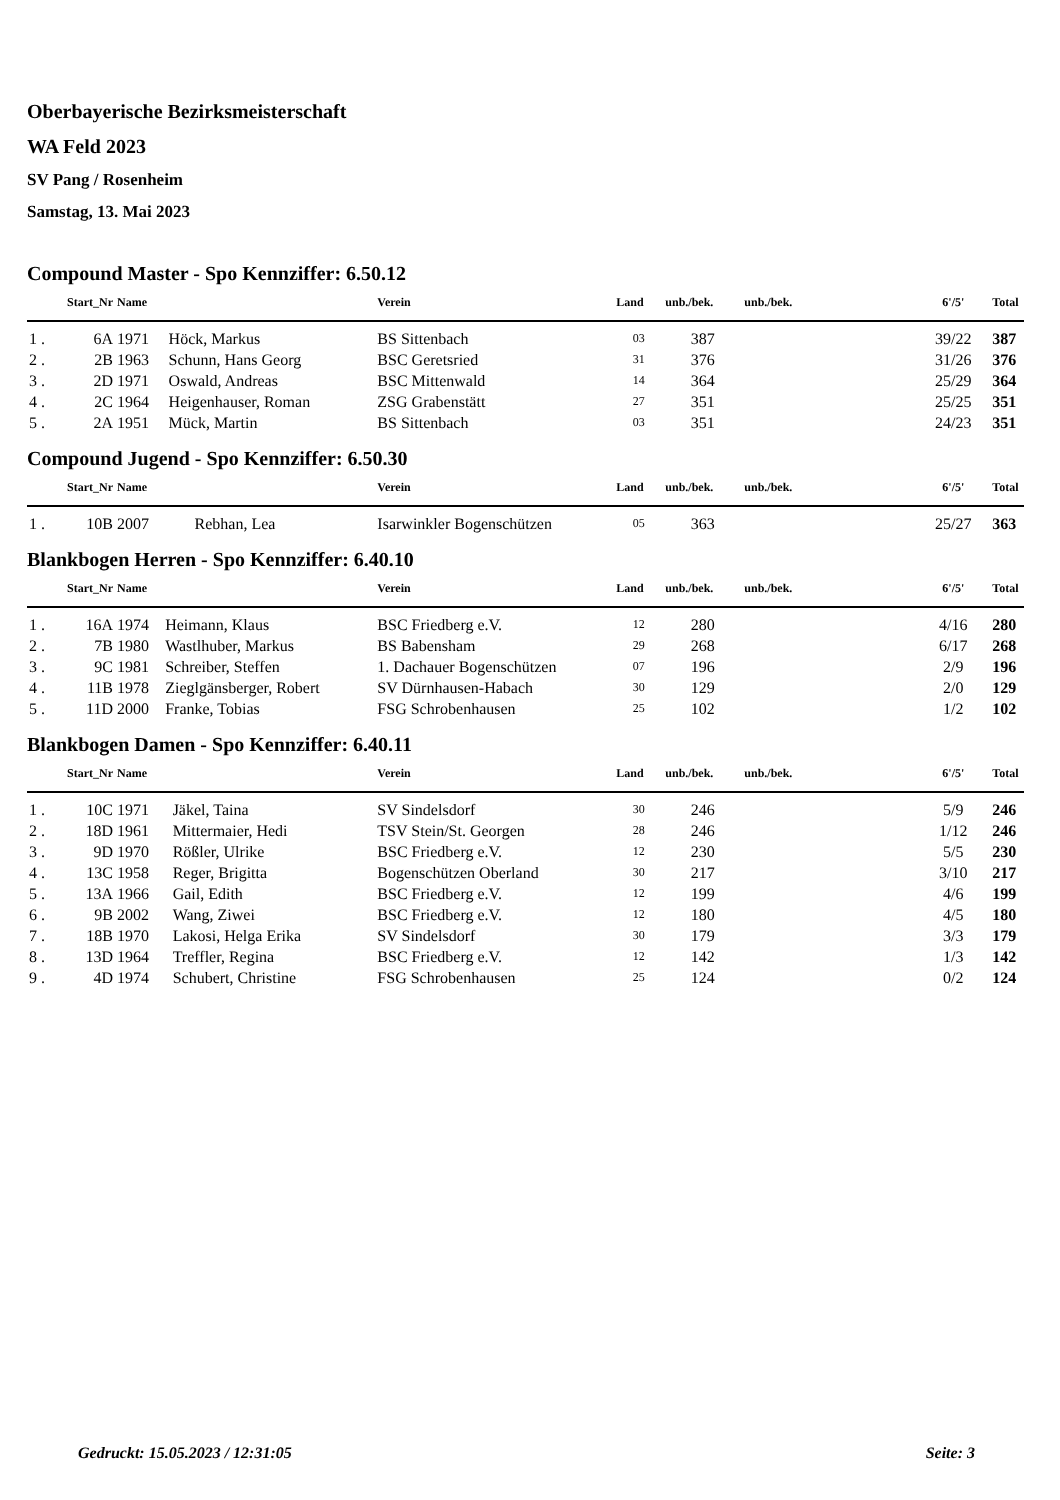Oberbayerische Bezirksmeisterschaft
WA Feld 2023
SV Pang / Rosenheim
Samstag, 13. Mai 2023
Compound Master - Spo Kennziffer: 6.50.12
| | Start_Nr | Name | | Verein | Land | unb./bek. | unb./bek. | 6'/5' | Total |
| --- | --- | --- | --- | --- | --- | --- | --- | --- | --- |
| 1 . | 6A | 1971 | Höck, Markus | BS Sittenbach | 03 | 387 | | 39/22 | 387 |
| 2 . | 2B | 1963 | Schunn, Hans Georg | BSC Geretsried | 31 | 376 | | 31/26 | 376 |
| 3 . | 2D | 1971 | Oswald, Andreas | BSC Mittenwald | 14 | 364 | | 25/29 | 364 |
| 4 . | 2C | 1964 | Heigenhauser, Roman | ZSG Grabenstätt | 27 | 351 | | 25/25 | 351 |
| 5 . | 2A | 1951 | Mück, Martin | BS Sittenbach | 03 | 351 | | 24/23 | 351 |
Compound Jugend - Spo Kennziffer: 6.50.30
| | Start_Nr | Name | | Verein | Land | unb./bek. | unb./bek. | 6'/5' | Total |
| --- | --- | --- | --- | --- | --- | --- | --- | --- | --- |
| 1 . | 10B | 2007 | Rebhan, Lea | Isarwinkler Bogenschützen | 05 | 363 | | 25/27 | 363 |
Blankbogen Herren - Spo Kennziffer: 6.40.10
| | Start_Nr | Name | | Verein | Land | unb./bek. | unb./bek. | 6'/5' | Total |
| --- | --- | --- | --- | --- | --- | --- | --- | --- | --- |
| 1 . | 16A | 1974 | Heimann, Klaus | BSC Friedberg e.V. | 12 | 280 | | 4/16 | 280 |
| 2 . | 7B | 1980 | Wastlhuber, Markus | BS Babensham | 29 | 268 | | 6/17 | 268 |
| 3 . | 9C | 1981 | Schreiber, Steffen | 1. Dachauer Bogenschützen | 07 | 196 | | 2/9 | 196 |
| 4 . | 11B | 1978 | Zieglgänsberger, Robert | SV Dürnhausen-Habach | 30 | 129 | | 2/0 | 129 |
| 5 . | 11D | 2000 | Franke, Tobias | FSG Schrobenhausen | 25 | 102 | | 1/2 | 102 |
Blankbogen Damen - Spo Kennziffer: 6.40.11
| | Start_Nr | Name | | Verein | Land | unb./bek. | unb./bek. | 6'/5' | Total |
| --- | --- | --- | --- | --- | --- | --- | --- | --- | --- |
| 1 . | 10C | 1971 | Jäkel, Taina | SV Sindelsdorf | 30 | 246 | | 5/9 | 246 |
| 2 . | 18D | 1961 | Mittermaier, Hedi | TSV Stein/St. Georgen | 28 | 246 | | 1/12 | 246 |
| 3 . | 9D | 1970 | Rößler, Ulrike | BSC Friedberg e.V. | 12 | 230 | | 5/5 | 230 |
| 4 . | 13C | 1958 | Reger, Brigitta | Bogenschützen Oberland | 30 | 217 | | 3/10 | 217 |
| 5 . | 13A | 1966 | Gail, Edith | BSC Friedberg e.V. | 12 | 199 | | 4/6 | 199 |
| 6 . | 9B | 2002 | Wang, Ziwei | BSC Friedberg e.V. | 12 | 180 | | 4/5 | 180 |
| 7 . | 18B | 1970 | Lakosi, Helga Erika | SV Sindelsdorf | 30 | 179 | | 3/3 | 179 |
| 8 . | 13D | 1964 | Treffler, Regina | BSC Friedberg e.V. | 12 | 142 | | 1/3 | 142 |
| 9 . | 4D | 1974 | Schubert, Christine | FSG Schrobenhausen | 25 | 124 | | 0/2 | 124 |
Gedruckt: 15.05.2023 / 12:31:05 Seite: 3